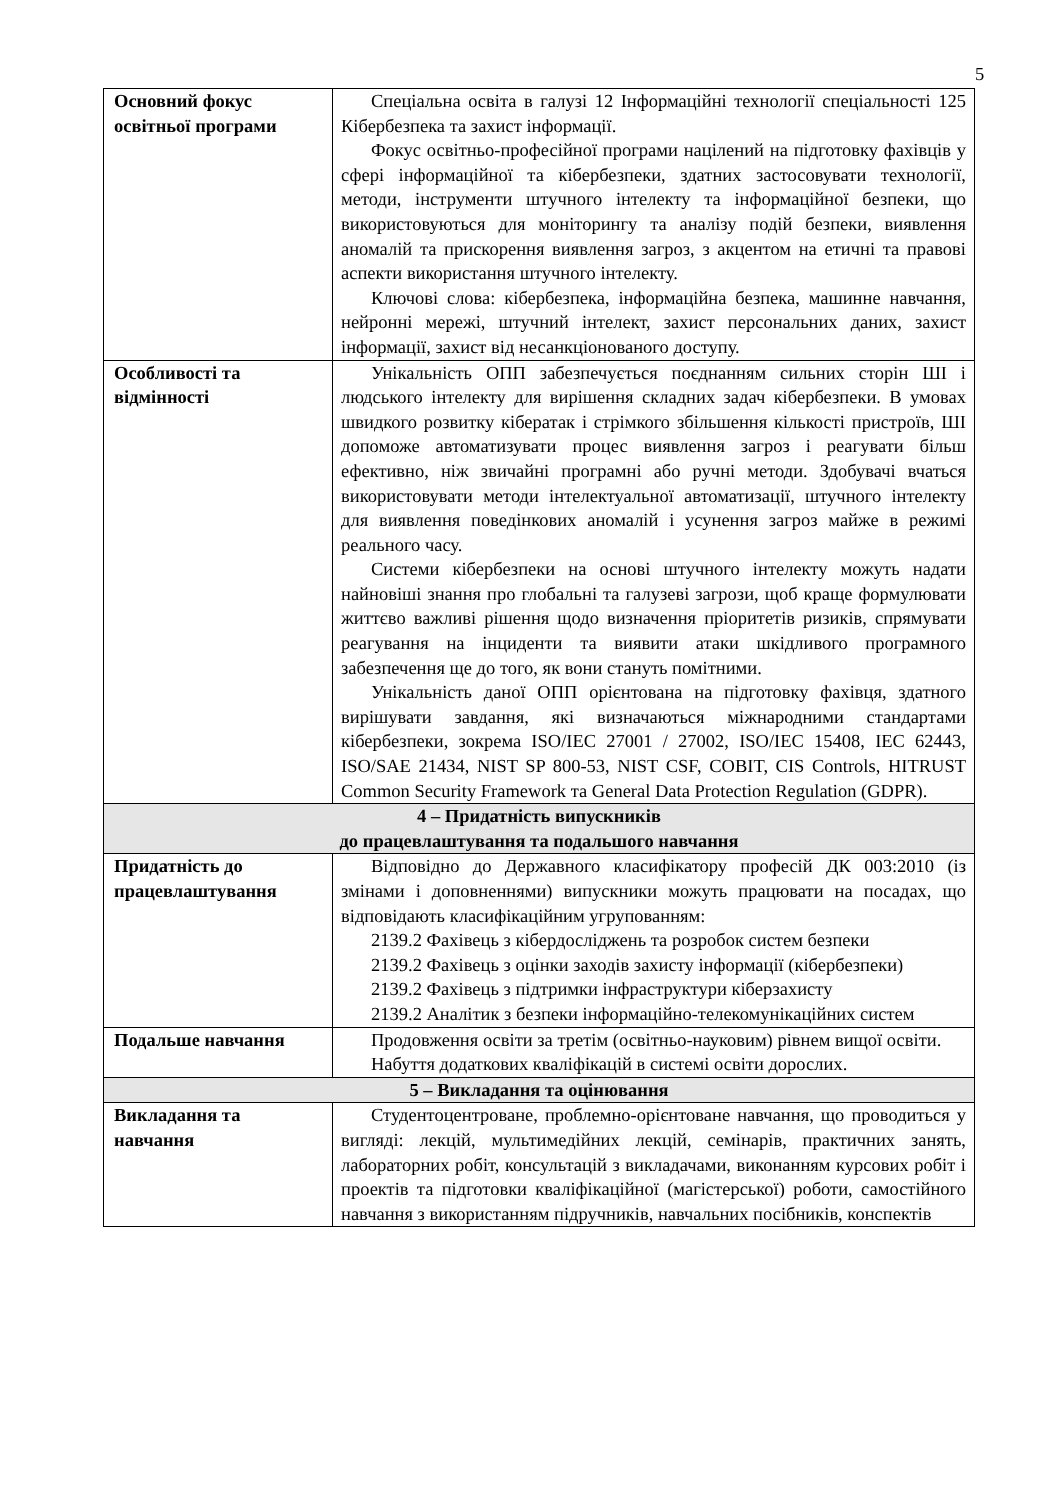5
| Основний фокус освітньої програми | Спеціальна освіта в галузі 12 Інформаційні технології спеціальності 125 Кібербезпека та захист інформації. Фокус освітньо-професійної програми націлений на підготовку фахівців у сфері інформаційної та кібербезпеки, здатних застосовувати технології, методи, інструменти штучного інтелекту та інформаційної безпеки, що використовуються для моніторингу та аналізу подій безпеки, виявлення аномалій та прискорення виявлення загроз, з акцентом на етичні та правові аспекти використання штучного інтелекту. Ключові слова: кібербезпека, інформаційна безпека, машинне навчання, нейронні мережі, штучний інтелект, захист персональних даних, захист інформації, захист від несанкціонованого доступу. |
| Особливості та відмінності | Унікальність ОПП забезпечується поєднанням сильних сторін ШІ і людського інтелекту для вирішення складних задач кібербезпеки. В умовах швидкого розвитку кібератак і стрімкого збільшення кількості пристроїв, ШІ допоможе автоматизувати процес виявлення загроз і реагувати більш ефективно, ніж звичайні програмні або ручні методи. Здобувачі вчаться використовувати методи інтелектуальної автоматизації, штучного інтелекту для виявлення поведінкових аномалій і усунення загроз майже в режимі реального часу. Системи кібербезпеки на основі штучного інтелекту можуть надати найновіші знання про глобальні та галузеві загрози, щоб краще формулювати життєво важливі рішення щодо визначення пріоритетів ризиків, спрямувати реагування на інциденти та виявити атаки шкідливого програмного забезпечення ще до того, як вони стануть помітними. Унікальність даної ОПП орієнтована на підготовку фахівця, здатного вирішувати завдання, які визначаються міжнародними стандартами кібербезпеки, зокрема ISO/IEC 27001 / 27002, ISO/IEC 15408, IEC 62443, ISO/SAE 21434, NIST SP 800-53, NIST CSF, COBIT, CIS Controls, HITRUST Common Security Framework та General Data Protection Regulation (GDPR). |
| 4 – Придатність випускників до працевлаштування та подальшого навчання | |
| Придатність до працевлаштування | Відповідно до Державного класифікатору професій ДК 003:2010 (із змінами і доповненнями) випускники можуть працювати на посадах, що відповідають класифікаційним угрупованням: 2139.2 Фахівець з кібердосліджень та розробок систем безпеки 2139.2 Фахівець з оцінки заходів захисту інформації (кібербезпеки) 2139.2 Фахівець з підтримки інфраструктури кіберзахисту 2139.2 Аналітик з безпеки інформаційно-телекомунікаційних систем |
| Подальше навчання | Продовження освіти за третім (освітньо-науковим) рівнем вищої освіти. Набуття додаткових кваліфікацій в системі освіти дорослих. |
| 5 – Викладання та оцінювання | |
| Викладання та навчання | Студентоцентроване, проблемно-орієнтоване навчання, що проводиться у вигляді: лекцій, мультимедійних лекцій, семінарів, практичних занять, лабораторних робіт, консультацій з викладачами, виконанням курсових робіт і проектів та підготовки кваліфікаційної (магістерської) роботи, самостійного навчання з використанням підручників, навчальних посібників, конспектів |